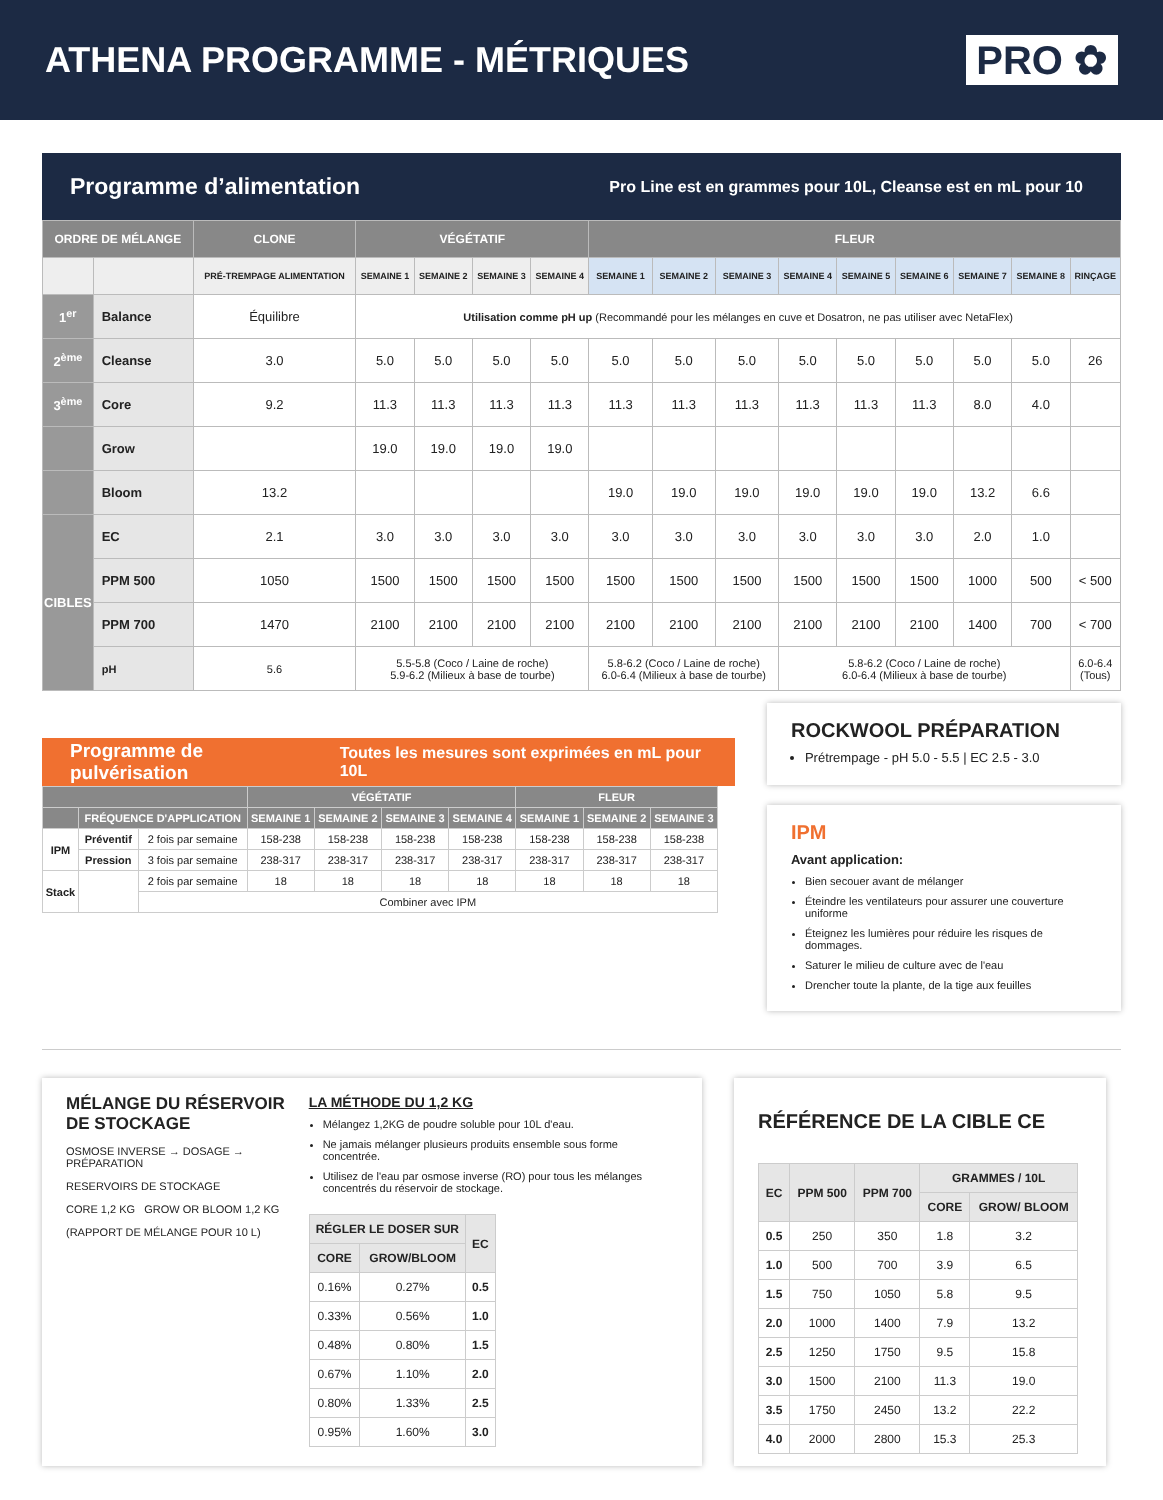ATHENA PROGRAMME - MÉTRIQUES PRO ✿
Programme d’alimentation
Pro Line est en grammes pour 10L, Cleanse est en mL pour 10
| ORDRE DE MÉLANGE | | CLONE | VÉGÉTATIF | | | | FLEUR | | | | | | | | |
| --- | --- | --- | --- | --- | --- | --- | --- | --- | --- | --- | --- | --- | --- | --- | --- |
| | | PRÉ-TREMPAGE ALIMENTATION | SEMAINE 1 | SEMAINE 2 | SEMAINE 3 | SEMAINE 4 | SEMAINE 1 | SEMAINE 2 | SEMAINE 3 | SEMAINE 4 | SEMAINE 5 | SEMAINE 6 | SEMAINE 7 | SEMAINE 8 | RINÇAGE |
| 1<sup>er</sup> | Balance | Équilibre | Utilisation comme pH up (Recommandé pour les mélanges en cuve et Dosatron, ne pas utiliser avec NetaFlex) | | | | | | | | | | | | |
| 2<sup>ème</sup> | Cleanse | 3.0 | 5.0 | 5.0 | 5.0 | 5.0 | 5.0 | 5.0 | 5.0 | 5.0 | 5.0 | 5.0 | 5.0 | 5.0 | 26 |
| 3<sup>ème</sup> | Core | 9.2 | 11.3 | 11.3 | 11.3 | 11.3 | 11.3 | 11.3 | 11.3 | 11.3 | 11.3 | 11.3 | 8.0 | 4.0 | |
| | Grow | | 19.0 | 19.0 | 19.0 | 19.0 | | | | | | | | | |
| | Bloom | 13.2 | | | | | 19.0 | 19.0 | 19.0 | 19.0 | 19.0 | 19.0 | 13.2 | 6.6 | |
| CIBLES | EC | 2.1 | 3.0 | 3.0 | 3.0 | 3.0 | 3.0 | 3.0 | 3.0 | 3.0 | 3.0 | 3.0 | 2.0 | 1.0 | |
| | PPM 500 | 1050 | 1500 | 1500 | 1500 | 1500 | 1500 | 1500 | 1500 | 1500 | 1500 | 1500 | 1000 | 500 | < 500 |
| | PPM 700 | 1470 | 2100 | 2100 | 2100 | 2100 | 2100 | 2100 | 2100 | 2100 | 2100 | 2100 | 1400 | 700 | < 700 |
| | pH | 5.6 | 5.5-5.8 (Coco / Laine de roche) 5.9-6.2 (Milieux à base de tourbe) | | | | 5.8-6.2 (Coco / Laine de roche) 6.0-6.4 (Milieux à base de tourbe) | | | 5.8-6.2 (Coco / Laine de roche) 6.0-6.4 (Milieux à base de tourbe) | | | | | 6.0-6.4 (Tous) |
Programme de pulvérisation Toutes les mesures sont exprimées en mL pour 10L
| | | | VÉGÉTATIF | | | | FLEUR | | |
| --- | --- | --- | --- | --- | --- | --- | --- | --- | --- |
| | FRÉQUENCE D'APPLICATION | | SEMAINE 1 | SEMAINE 2 | SEMAINE 3 | SEMAINE 4 | SEMAINE 1 | SEMAINE 2 | SEMAINE 3 |
| IPM | Préventif | 2 fois par semaine | 158-238 | 158-238 | 158-238 | 158-238 | 158-238 | 158-238 | 158-238 |
| | Pression | 3 fois par semaine | 238-317 | 238-317 | 238-317 | 238-317 | 238-317 | 238-317 | 238-317 |
| Stack | | 2 fois par semaine | 18 | 18 | 18 | 18 | 18 | 18 | 18 |
| | | Combiner avec IPM | | | | | | | |
ROCKWOOL PRÉPARATION
Prétrempage - pH 5.0 - 5.5 | EC 2.5 - 3.0
IPM
Avant application:
Bien secouer avant de mélanger
Éteindre les ventilateurs pour assurer une couverture uniforme
Éteignez les lumières pour réduire les risques de dommages.
Saturer le milieu de culture avec de l'eau
Drencher toute la plante, de la tige aux feuilles
MÉLANGE DU RÉSERVOIR DE STOCKAGE
OSMOSE INVERSE → DOSAGE → PRÉPARATION
RESERVOIRS DE STOCKAGE
CORE 1,2 KG GROW OR BLOOM 1,2 KG
(RAPPORT DE MÉLANGE POUR 10 L)
LA MÉTHODE DU 1,2 KG
Mélangez 1,2KG de poudre soluble pour 10L d'eau.
Ne jamais mélanger plusieurs produits ensemble sous forme concentrée.
Utilisez de l'eau par osmose inverse (RO) pour tous les mélanges concentrés du réservoir de stockage.
| RÉGLER LE DOSER SUR | | EC |
| --- | --- | --- |
| CORE | GROW/BLOOM | |
| 0.16% | 0.27% | 0.5 |
| 0.33% | 0.56% | 1.0 |
| 0.48% | 0.80% | 1.5 |
| 0.67% | 1.10% | 2.0 |
| 0.80% | 1.33% | 2.5 |
| 0.95% | 1.60% | 3.0 |
RÉFÉRENCE DE LA CIBLE CE
| EC | PPM 500 | PPM 700 | GRAMMES / 10L | |
| --- | --- | --- | --- | --- |
| | | | CORE | GROW/ BLOOM |
| 0.5 | 250 | 350 | 1.8 | 3.2 |
| 1.0 | 500 | 700 | 3.9 | 6.5 |
| 1.5 | 750 | 1050 | 5.8 | 9.5 |
| 2.0 | 1000 | 1400 | 7.9 | 13.2 |
| 2.5 | 1250 | 1750 | 9.5 | 15.8 |
| 3.0 | 1500 | 2100 | 11.3 | 19.0 |
| 3.5 | 1750 | 2450 | 13.2 | 22.2 |
| 4.0 | 2000 | 2800 | 15.3 | 25.3 |